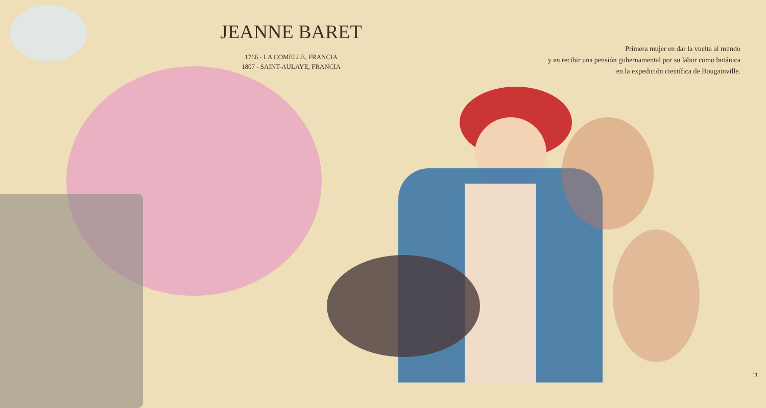JEANNE BARET
1766 - LA COMELLE, FRANCIA
1807 - SAINT-AULAYE, FRANCIA
Primera mujer en dar la vuelta al mundo
y en recibir una pensión gubernamental por su labor como botánica
en la expedición científica de Bougainville.
11